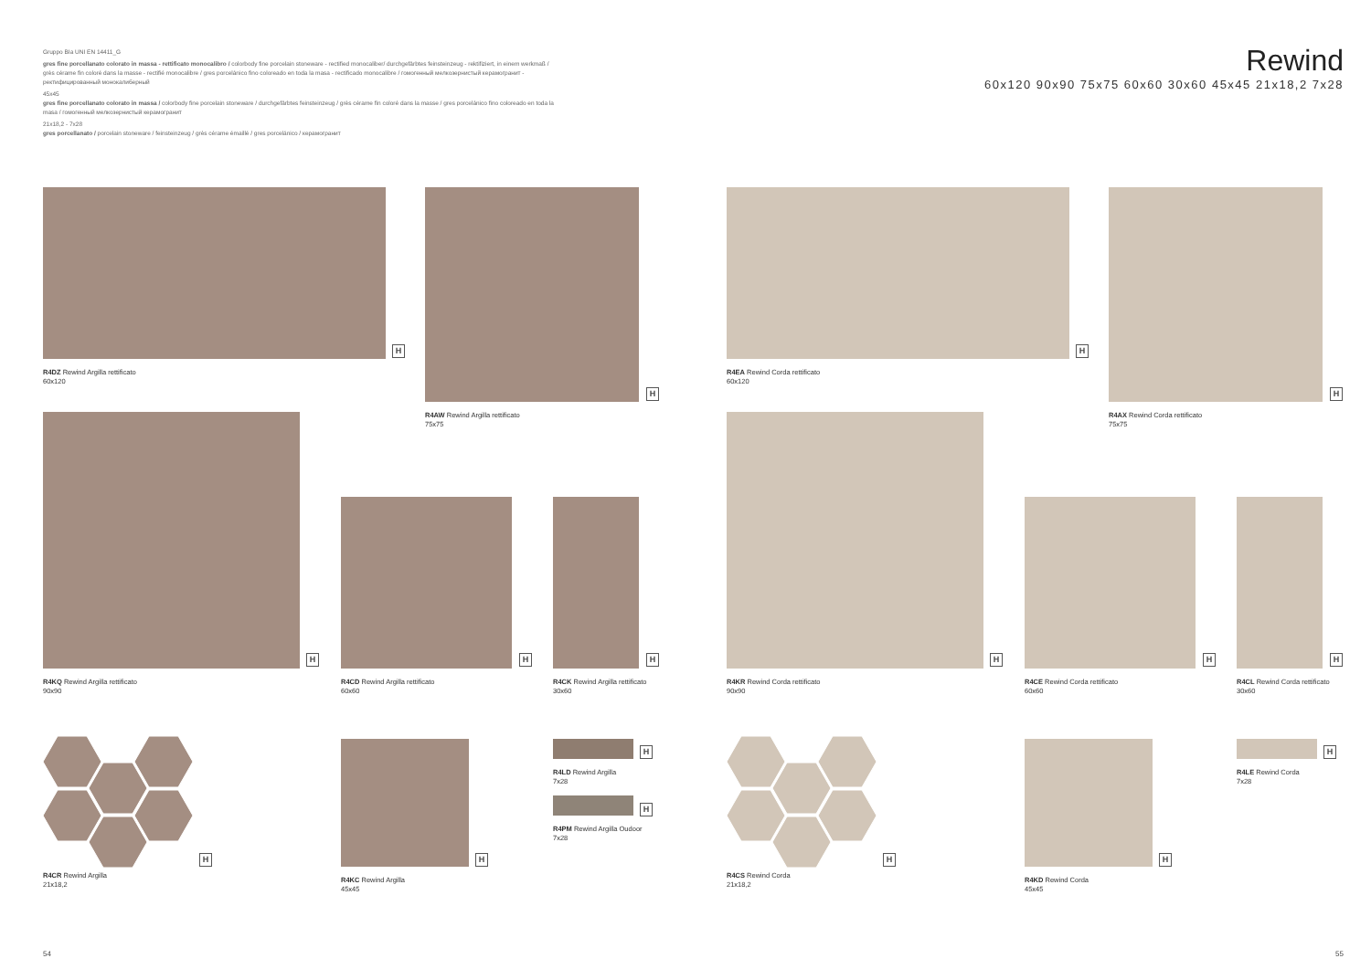Gruppo BIa UNI EN 14411_G
gres fine porcellanato colorato in massa - rettificato monocalibro / colorbody fine porcelain stoneware - rectified monocaliber/ durchgefärbtes feinsteinzeug - rektifiziert, in einem werkmaß / grès cérame fin coloré dans la masse - rectifié monocalibre / gres porcelánico fino coloreado en toda la masa - rectificado monocalibre / гомогенный мелкозернистый керамогранит - ректифицированный монокалиберный
45x45
gres fine porcellanato colorato in massa / colorbody fine porcelain stoneware / durchgefärbtes feinsteinzeug / grès cérame fin coloré dans la masse / gres porcelánico fino coloreado en toda la masa / гомогенный мелкозернистый керамогранит
21x18,2 - 7x28
gres porcellanato / porcelain stoneware / feinsteinzeug / grès cérame émaillé / gres porcelánico / керамогранит
Rewind
60x120 90x90 75x75 60x60 30x60 45x45 21x18,2 7x28
R4DZ Rewind Argilla rettificato
60x120
H
R4AW Rewind Argilla rettificato
75x75
H
R4EA Rewind Corda rettificato
60x120
H
R4AX Rewind Corda rettificato
75x75
H
R4KQ Rewind Argilla rettificato
90x90
H
R4CD Rewind Argilla rettificato
60x60
H
R4CK Rewind Argilla rettificato
30x60
H
R4KR Rewind Corda rettificato
90x90
H
R4CE Rewind Corda rettificato
60x60
H
R4CL Rewind Corda rettificato
30x60
H
R4CR Rewind Argilla
21x18,2
H
R4KC Rewind Argilla
45x45
H
R4LD Rewind Argilla
7x28
R4PM Rewind Argilla Oudoor
7x28
H
H
R4CS Rewind Corda
21x18,2
H
R4KD Rewind Corda
45x45
H
R4LE Rewind Corda
7x28
H
54 55